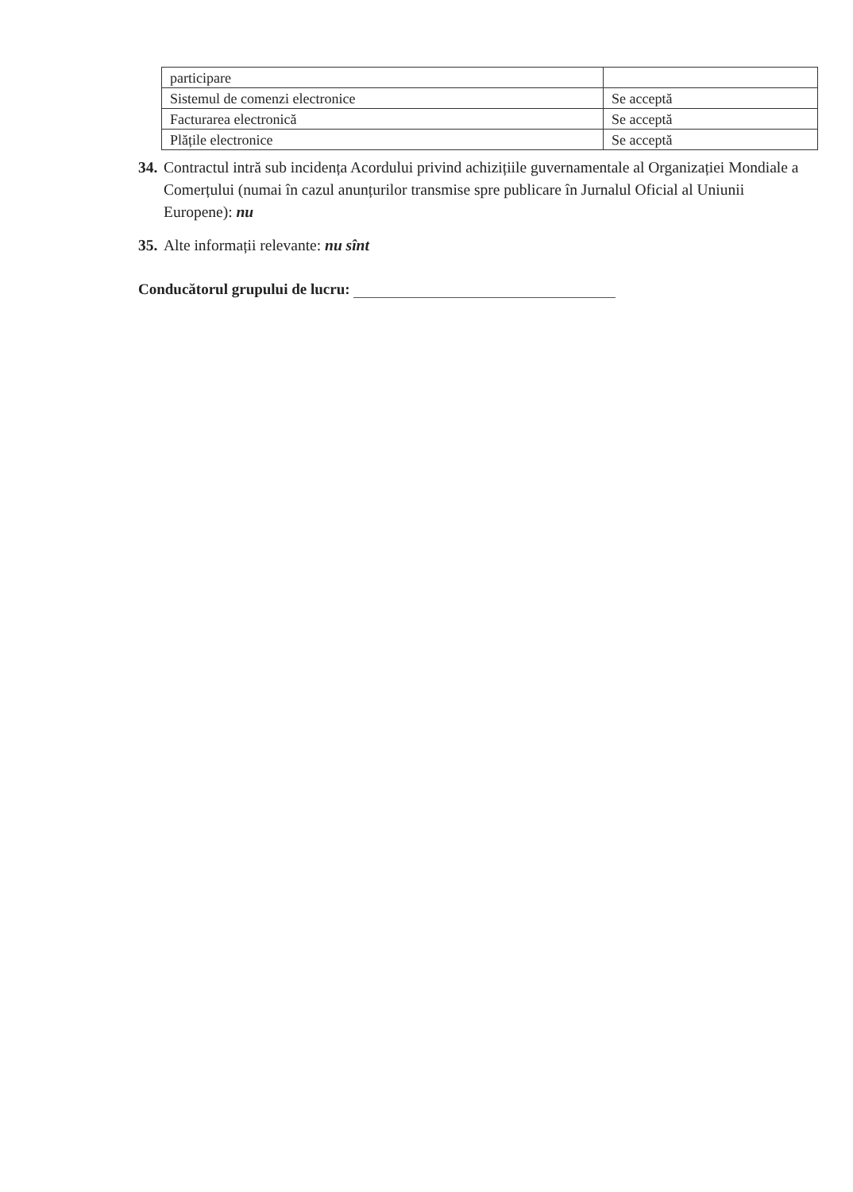| participare | |
| Sistemul de comenzi electronice | Se acceptă |
| Facturarea electronică | Se acceptă |
| Plățile electronice | Se acceptă |
34. Contractul intră sub incidența Acordului privind achizițiile guvernamentale al Organizației Mondiale a Comerțului (numai în cazul anunțurilor transmise spre publicare în Jurnalul Oficial al Uniunii Europene): nu
35. Alte informații relevante: nu sînt
Conducătorul grupului de lucru: